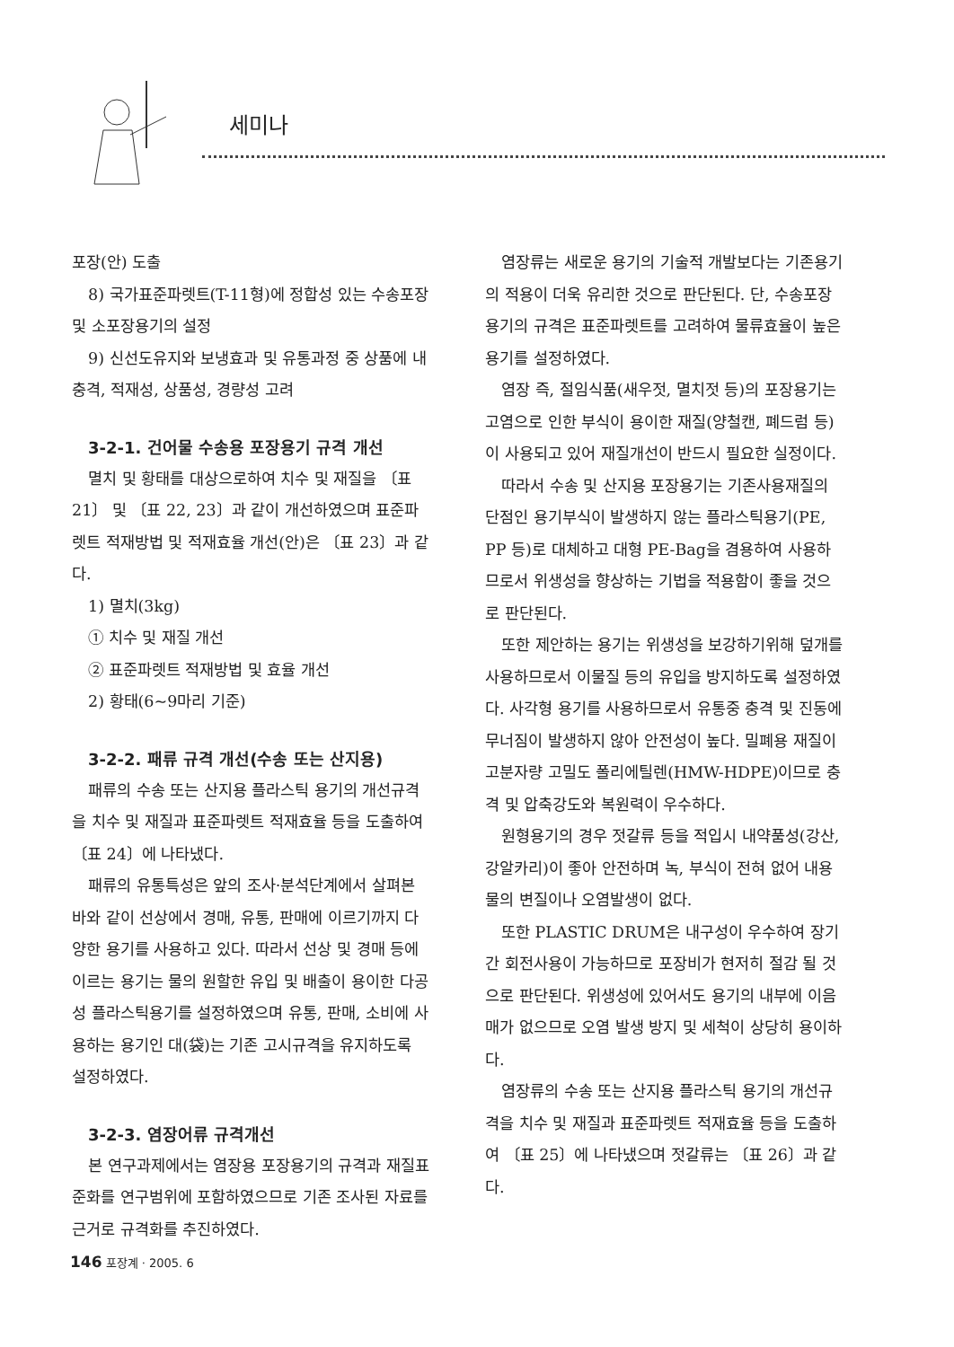세미나
포장(안) 도출
8) 국가표준파렛트(T-11형)에 정합성 있는 수송포장 및 소포장용기의 설정
9) 신선도유지와 보냉효과 및 유통과정 중 상품에 내충격, 적재성, 상품성, 경량성 고려
3-2-1. 건어물 수송용 포장용기 규격 개선
멸치 및 황태를 대상으로하여 치수 및 재질을 〔표 21〕 및 〔표 22, 23〕과 같이 개선하였으며 표준파렛트 적재방법 및 적재효율 개선(안)은 〔표 23〕과 같다.
1) 멸치(3kg)
① 치수 및 재질 개선
② 표준파렛트 적재방법 및 효율 개선
2) 황태(6~9마리 기준)
3-2-2. 패류 규격 개선(수송 또는 산지용)
패류의 수송 또는 산지용 플라스틱 용기의 개선규격을 치수 및 재질과 표준파렛트 적재효율 등을 도출하여 〔표 24〕에 나타냈다.
패류의 유통특성은 앞의 조사·분석단계에서 살펴본 바와 같이 선상에서 경매, 유통, 판매에 이르기까지 다양한 용기를 사용하고 있다. 따라서 선상 및 경매 등에 이르는 용기는 물의 원할한 유입 및 배출이 용이한 다공성 플라스틱용기를 설정하였으며 유통, 판매, 소비에 사용하는 용기인 대(袋)는 기존 고시규격을 유지하도록 설정하였다.
3-2-3. 염장어류 규격개선
본 연구과제에서는 염장용 포장용기의 규격과 재질표준화를 연구범위에 포함하였으므로 기존 조사된 자료를 근거로 규격화를 추진하였다.
염장류는 새로운 용기의 기술적 개발보다는 기존용기의 적용이 더욱 유리한 것으로 판단된다. 단, 수송포장용기의 규격은 표준파렛트를 고려하여 물류효율이 높은 용기를 설정하였다.
염장 즉, 절임식품(새우젓, 멸치젓 등)의 포장용기는 고염으로 인한 부식이 용이한 재질(양철캔, 폐드럼 등)이 사용되고 있어 재질개선이 반드시 필요한 실정이다.
따라서 수송 및 산지용 포장용기는 기존사용재질의 단점인 용기부식이 발생하지 않는 플라스틱용기(PE, PP 등)로 대체하고 대형 PE-Bag을 겸용하여 사용하므로서 위생성을 향상하는 기법을 적용함이 좋을 것으로 판단된다.
또한 제안하는 용기는 위생성을 보강하기위해 덮개를 사용하므로서 이물질 등의 유입을 방지하도록 설정하였다. 사각형 용기를 사용하므로서 유통중 충격 및 진동에 무너짐이 발생하지 않아 안전성이 높다. 밀폐용 재질이 고분자량 고밀도 폴리에틸렌(HMW-HDPE)이므로 충격 및 압축강도와 복원력이 우수하다.
원형용기의 경우 젓갈류 등을 적입시 내약품성(강산, 강알카리)이 좋아 안전하며 녹, 부식이 전혀 없어 내용물의 변질이나 오염발생이 없다.
또한 PLASTIC DRUM은 내구성이 우수하여 장기간 회전사용이 가능하므로 포장비가 현저히 절감 될 것으로 판단된다. 위생성에 있어서도 용기의 내부에 이음매가 없으므로 오염 발생 방지 및 세척이 상당히 용이하다.
염장류의 수송 또는 산지용 플라스틱 용기의 개선규격을 치수 및 재질과 표준파렛트 적재효율 등을 도출하여 〔표 25〕에 나타냈으며 젓갈류는 〔표 26〕과 같다.
146 포장계 · 2005. 6